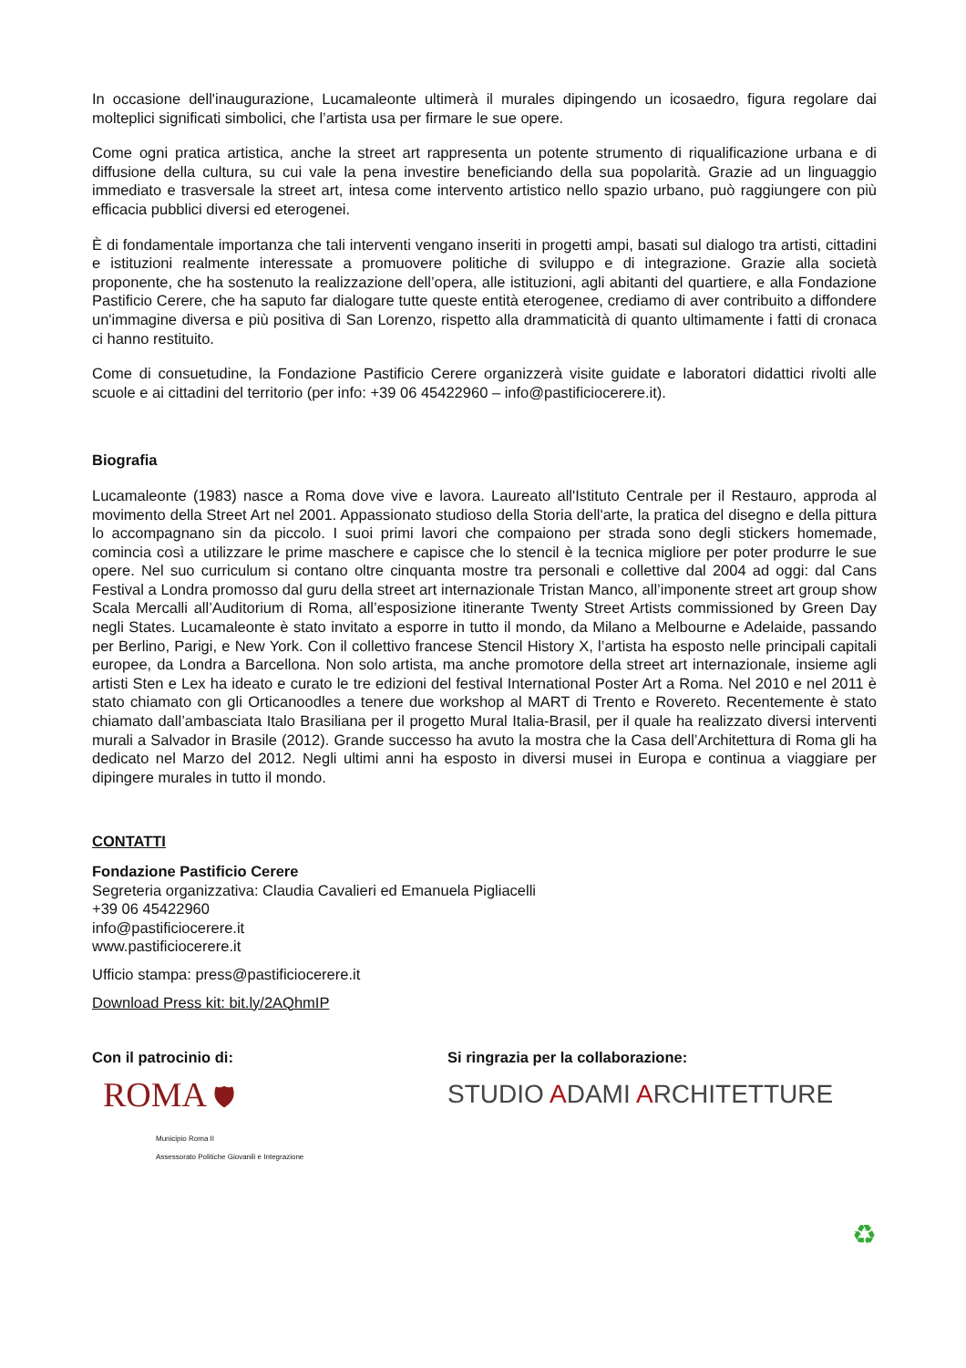In occasione dell'inaugurazione, Lucamaleonte ultimerà il murales dipingendo un icosaedro, figura regolare dai molteplici significati simbolici, che l’artista usa per firmare le sue opere.
Come ogni pratica artistica, anche la street art rappresenta un potente strumento di riqualificazione urbana e di diffusione della cultura, su cui vale la pena investire beneficiando della sua popolarità. Grazie ad un linguaggio immediato e trasversale la street art, intesa come intervento artistico nello spazio urbano, può raggiungere con più efficacia pubblici diversi ed eterogenei.
È di fondamentale importanza che tali interventi vengano inseriti in progetti ampi, basati sul dialogo tra artisti, cittadini e istituzioni realmente interessate a promuovere politiche di sviluppo e di integrazione. Grazie alla società proponente, che ha sostenuto la realizzazione dell’opera, alle istituzioni, agli abitanti del quartiere, e alla Fondazione Pastificio Cerere, che ha saputo far dialogare tutte queste entità eterogenee, crediamo di aver contribuito a diffondere un'immagine diversa e più positiva di San Lorenzo, rispetto alla drammaticità di quanto ultimamente i fatti di cronaca ci hanno restituito.
Come di consuetudine, la Fondazione Pastificio Cerere organizzerà visite guidate e laboratori didattici rivolti alle scuole e ai cittadini del territorio (per info: +39 06 45422960 – info@pastificiocerere.it).
Biografia
Lucamaleonte (1983) nasce a Roma dove vive e lavora. Laureato all'Istituto Centrale per il Restauro, approda al movimento della Street Art nel 2001. Appassionato studioso della Storia dell'arte, la pratica del disegno e della pittura lo accompagnano sin da piccolo. I suoi primi lavori che compaiono per strada sono degli stickers homemade, comincia così a utilizzare le prime maschere e capisce che lo stencil è la tecnica migliore per poter produrre le sue opere. Nel suo curriculum si contano oltre cinquanta mostre tra personali e collettive dal 2004 ad oggi: dal Cans Festival a Londra promosso dal guru della street art internazionale Tristan Manco, all’imponente street art group show Scala Mercalli all’Auditorium di Roma, all’esposizione itinerante Twenty Street Artists commissioned by Green Day negli States. Lucamaleonte è stato invitato a esporre in tutto il mondo, da Milano a Melbourne e Adelaide, passando per Berlino, Parigi, e New York. Con il collettivo francese Stencil History X, l’artista ha esposto nelle principali capitali europee, da Londra a Barcellona. Non solo artista, ma anche promotore della street art internazionale, insieme agli artisti Sten e Lex ha ideato e curato le tre edizioni del festival International Poster Art a Roma. Nel 2010 e nel 2011 è stato chiamato con gli Orticanoodles a tenere due workshop al MART di Trento e Rovereto. Recentemente è stato chiamato dall’ambasciata Italo Brasiliana per il progetto Mural Italia-Brasil, per il quale ha realizzato diversi interventi murali a Salvador in Brasile (2012). Grande successo ha avuto la mostra che la Casa dell’Architettura di Roma gli ha dedicato nel Marzo del 2012. Negli ultimi anni ha esposto in diversi musei in Europa e continua a viaggiare per dipingere murales in tutto il mondo.
CONTATTI
Fondazione Pastificio Cerere
Segreteria organizzativa: Claudia Cavalieri ed Emanuela Pigliacelli
+39 06 45422960
info@pastificiocerere.it
www.pastificiocerere.it
Ufficio stampa: press@pastificiocerere.it
Download Press kit: bit.ly/2AQhmIP
Con il patrocinio di:
ROMA 🛡
Municipio Roma II
Assessorato Politiche Giovanili e Integrazione
Si ringrazia per la collaborazione:
STUDIO ADAMI ARCHITETTURE
♻